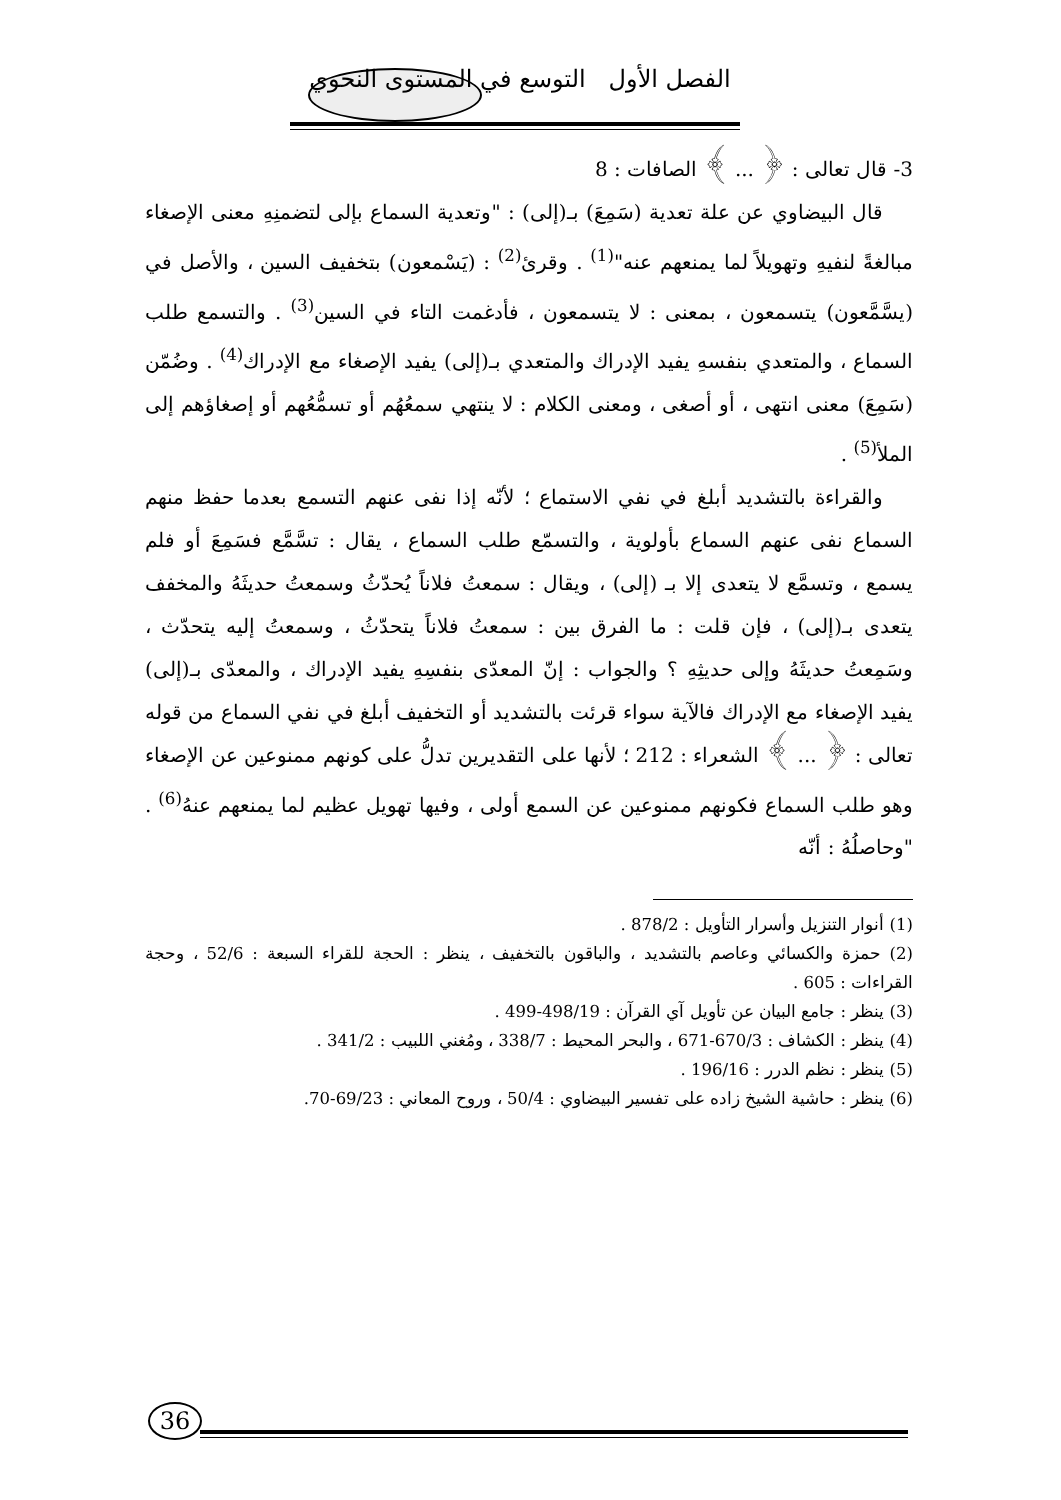الفصل الأول التوسع في المستوى النحوي
3- قال تعالى : ﴿ ... ﴾ الصافات : 8
قال البيضاوي عن علة تعدية (سَمِعَ) بـ(إلى) : "وتعدية السماع بإلى لتضمنِهِ معنى الإصغاء مبالغةً لنفيهِ وتهويلاً لما يمنعهم عنه"<sup>(1)</sup> . وقرئ<sup>(2)</sup> : (يَسْمعون) بتخفيف السين ، والأصل في (يسَّمَّعون) يتسمعون ، بمعنى : لا يتسمعون ، فأدغمت التاء في السين<sup>(3)</sup> . والتسمع طلب السماع ، والمتعدي بنفسهِ يفيد الإدراك والمتعدي بـ(إلى) يفيد الإصغاء مع الإدراك<sup>(4)</sup> . وضُمّن (سَمِعَ) معنى انتهى ، أو أصغى ، ومعنى الكلام : لا ينتهي سمعُهُم أو تسمُّعُهم أو إصغاؤهم إلى الملأ<sup>(5)</sup> .
والقراءة بالتشديد أبلغ في نفي الاستماع ؛ لأنّه إذا نفى عنهم التسمع بعدما حفظ منهم السماع نفى عنهم السماع بأولوية ، والتسمّع طلب السماع ، يقال : تسَّمَّع فسَمِعَ أو فلم يسمع ، وتسمَّع لا يتعدى إلا بـ (إلى) ، ويقال : سمعتُ فلاناً يُحدّثُ وسمعتُ حديثَهُ والمخفف يتعدى بـ(إلى) ، فإن قلت : ما الفرق بين : سمعتُ فلاناً يتحدّثُ ، وسمعتُ إليه يتحدّث ، وسَمِعتُ حديثَهُ وإلى حديثِهِ ؟ والجواب : إنّ المعدّى بنفسِهِ يفيد الإدراك ، والمعدّى بـ(إلى) يفيد الإصغاء مع الإدراك فالآية سواء قرئت بالتشديد أو التخفيف أبلغ في نفي السماع من قوله تعالى : ﴿ ... ﴾ الشعراء : 212 ؛ لأنها على التقديرين تدلُّ على كونهم ممنوعين عن الإصغاء وهو طلب السماع فكونهم ممنوعين عن السمع أولى ، وفيها تهويل عظيم لما يمنعهم عنهُ<sup>(6)</sup> . "وحاصلُهُ : أنّه
(1) أنوار التنزيل وأسرار التأويل : 878/2 .
(2) حمزة والكسائي وعاصم بالتشديد ، والباقون بالتخفيف ، ينظر : الحجة للقراء السبعة : 52/6 ، وحجة القراءات : 605 .
(3) ينظر : جامع البيان عن تأويل آي القرآن : 498/19-499 .
(4) ينظر : الكشاف : 670/3-671 ، والبحر المحيط : 338/7 ، ومُغني اللبيب : 341/2 .
(5) ينظر : نظم الدرر : 196/16 .
(6) ينظر : حاشية الشيخ زاده على تفسير البيضاوي : 50/4 ، وروح المعاني : 69/23-70.
36